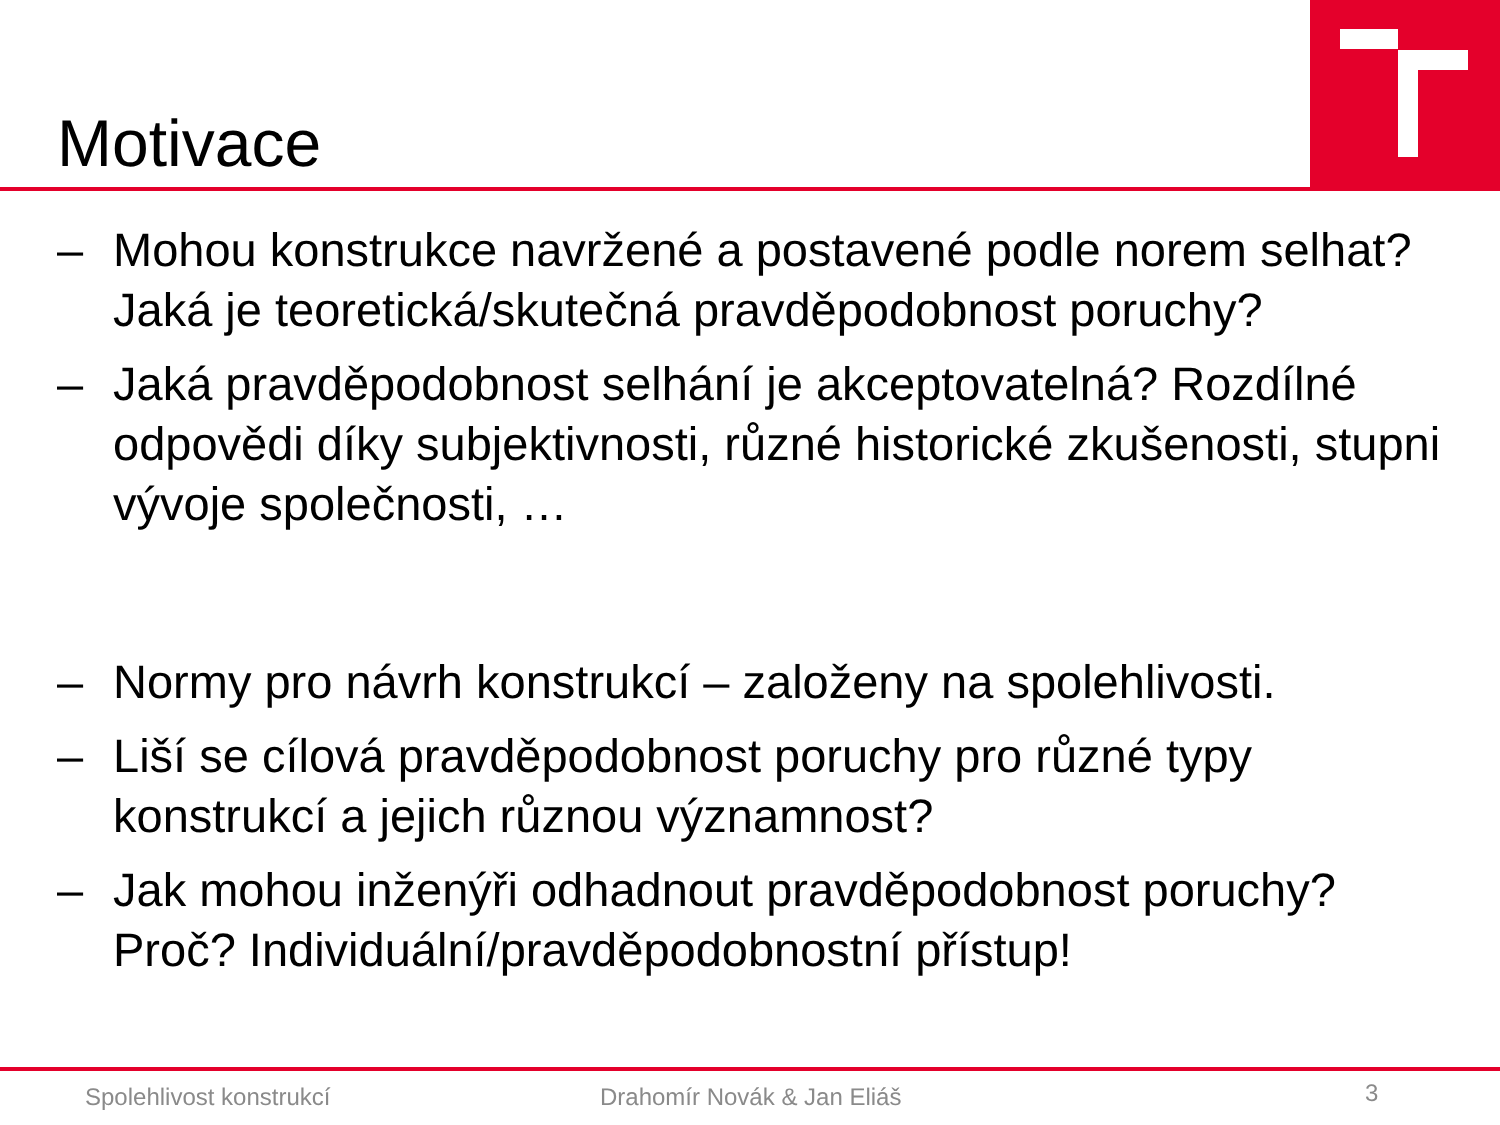Motivace
– Mohou konstrukce navržené a postavené podle norem selhat? Jaká je teoretická/skutečná pravděpodobnost poruchy?
– Jaká pravděpodobnost selhání je akceptovatelná? Rozdílné odpovědi díky subjektivnosti, různé historické zkušenosti, stupni vývoje společnosti, …
– Normy pro návrh konstrukcí – založeny na spolehlivosti.
– Liší se cílová pravděpodobnost poruchy pro různé typy konstrukcí a jejich různou významnost?
– Jak mohou inženýři odhadnout pravděpodobnost poruchy? Proč? Individuální/pravděpodobnostní přístup!
Spolehlivost konstrukcí Drahomír Novák & Jan Eliáš 3